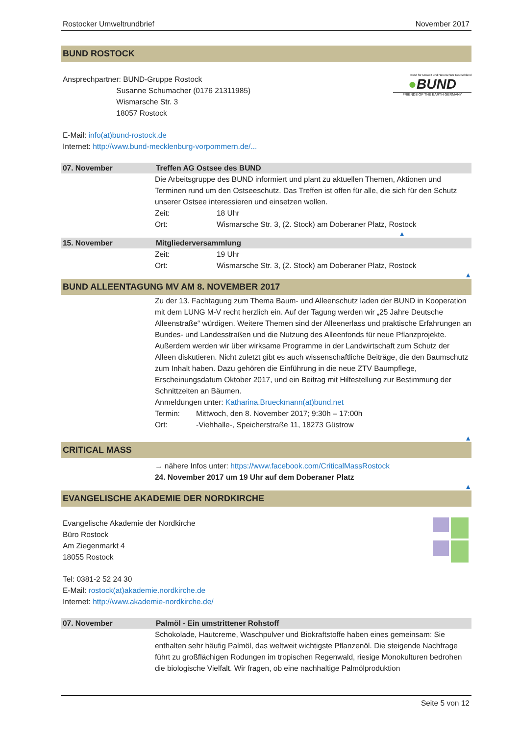Rostocker Umweltrundbrief November 2017
BUND ROSTOCK
Ansprechpartner: BUND-Gruppe Rostock
        Susanne Schumacher (0176 21311985)
        Wismarsche Str. 3
        18057 Rostock
Bund für Umwelt und Naturschutz Deutschland
●BUND
FRIENDS OF THE EARTH GERMANY
E-Mail: info(at)bund-rostock.de
Internet: http://www.bund-mecklenburg-vorpommern.de/...
07. November Treffen AG Ostsee des BUND
Die Arbeitsgruppe des BUND informiert und plant zu aktuellen Themen, Aktionen und Terminen rund um den Ostseeschutz. Das Treffen ist offen für alle, die sich für den Schutz unserer Ostsee interessieren und einsetzen wollen.
Zeit: 18 Uhr
Ort: Wismarsche Str. 3, (2. Stock) am Doberaner Platz, Rostock
▲
15. November Mitgliederversammlung
Zeit: 19 Uhr
Ort: Wismarsche Str. 3, (2. Stock) am Doberaner Platz, Rostock
▲
BUND ALLEENTAGUNG MV AM 8. NOVEMBER 2017
Zu der 13. Fachtagung zum Thema Baum- und Alleenschutz laden der BUND in Kooperation mit dem LUNG M-V recht herzlich ein. Auf der Tagung werden wir „25 Jahre Deutsche Alleenstraße“ würdigen. Weitere Themen sind der Alleenerlass und praktische Erfahrungen an Bundes- und Landesstraßen und die Nutzung des Alleenfonds für neue Pflanzprojekte. Außerdem werden wir über wirksame Programme in der Landwirtschaft zum Schutz der Alleen diskutieren. Nicht zuletzt gibt es auch wissenschaftliche Beiträge, die den Baumschutz zum Inhalt haben. Dazu gehören die Einführung in die neue ZTV Baumpflege, Erscheinungsdatum Oktober 2017, und ein Beitrag mit Hilfestellung zur Bestimmung der Schnittzeiten an Bäumen.
Anmeldungen unter: Katharina.Brueckmann(at)bund.net
Termin: Mittwoch, den 8. November 2017; 9:30h – 17:00h
Ort: -Viehhalle-, Speicherstraße 11, 18273 Güstrow
▲
CRITICAL MASS
→ nähere Infos unter: https://www.facebook.com/CriticalMassRostock
24. November 2017 um 19 Uhr auf dem Doberaner Platz
▲
EVANGELISCHE AKADEMIE DER NORDKIRCHE
Evangelische Akademie der Nordkirche
Büro Rostock
Am Ziegenmarkt 4
18055 Rostock
Tel: 0381-2 52 24 30
E-Mail: rostock(at)akademie.nordkirche.de
Internet: http://www.akademie-nordkirche.de/
07. November Palmöl - Ein umstrittener Rohstoff
Schokolade, Hautcreme, Waschpulver und Biokraftstoffe haben eines gemeinsam: Sie enthalten sehr häufig Palmöl, das weltweit wichtigste Pflanzenöl. Die steigende Nachfrage führt zu großflächigen Rodungen im tropischen Regenwald, riesige Monokulturen bedrohen die biologische Vielfalt. Wir fragen, ob eine nachhaltige Palmölproduktion
Seite 5 von 12